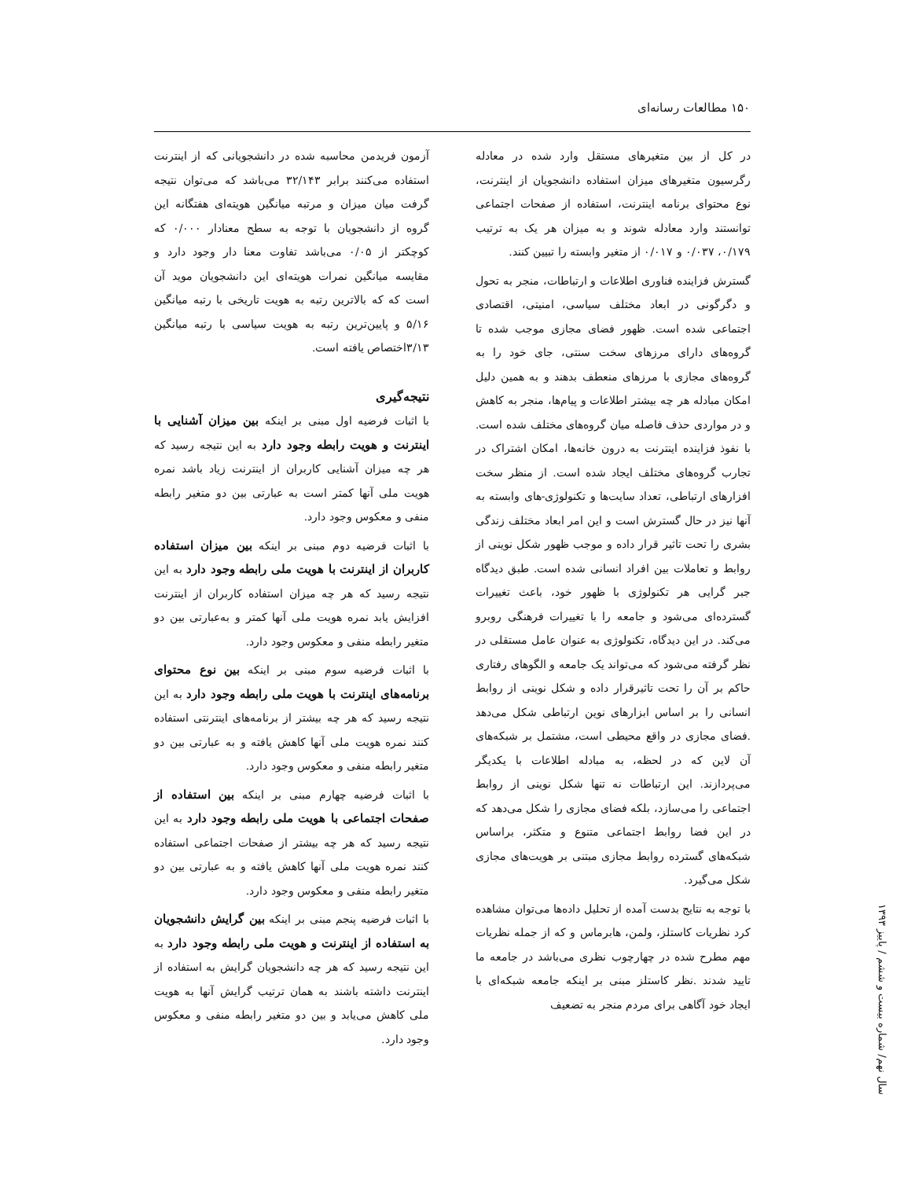۱۵۰ مطالعات رسانه‌ای
آزمون فریدمن محاسبه شده در دانشجویانی که از اینترنت استفاده می‌کنند برابر ۳۲/۱۴۳ می‌باشد که می‌توان نتیجه گرفت میان میزان و مرتبه میانگین هویته‌ای هفتگانه این گروه از دانشجویان با توجه به سطح معنادار ۰/۰۰۰ که کوچکتر از ۰/۰۵ می‌باشد تفاوت معنا دار وجود دارد و مقایسه میانگین نمرات هویته‌ای این دانشجویان موید آن است که که بالاترین رتبه به هویت تاریخی با رتبه میانگین ۵/۱۶ و پایین‌ترین رتبه به هویت سیاسی با رتبه میانگین ۳/۱۳اختصاص یافته است.
نتیجه‌گیری
با اثبات فرضیه اول مبنی بر اینکه بین میزان آشنایی با اینترنت و هویت رابطه وجود دارد به این نتیجه رسید که هر چه میزان آشنایی کاربران از اینترنت زیاد باشد نمره هویت ملی آنها کمتر است به عبارتی بین دو متغیر رابطه منفی و معکوس وجود دارد.
با اثبات فرضیه دوم مبنی بر اینکه بین میزان استفاده کاربران از اینترنت با هویت ملی رابطه وجود دارد به این نتیجه رسید که هر چه میزان استفاده کاربران از اینترنت افزایش یابد نمره هویت ملی آنها کمتر و به‌عبارتی بین دو متغیر رابطه منفی و معکوس وجود دارد.
با اثبات فرضیه سوم مبنی بر اینکه بین نوع محتوای برنامه‌های اینترنت با هویت ملی رابطه وجود دارد به این نتیجه رسید که هر چه بیشتر از برنامه‌های اینترنتی استفاده کنند نمره هویت ملی آنها کاهش یافته و به عبارتی بین دو متغیر رابطه منفی و معکوس وجود دارد.
با اثبات فرضیه چهارم مبنی بر اینکه بین استفاده از صفحات اجتماعی با هویت ملی رابطه وجود دارد به این نتیجه رسید که هر چه بیشتر از صفحات اجتماعی استفاده کنند نمره هویت ملی آنها کاهش یافته و به عبارتی بین دو متغیر رابطه منفی و معکوس وجود دارد.
با اثبات فرضیه پنجم مبنی بر اینکه بین گرایش دانشجویان به استفاده از اینترنت و هویت ملی رابطه وجود دارد به این نتیجه رسید که هر چه دانشجویان گرایش به استفاده از اینترنت داشته باشند به همان ترتیب گرایش آنها به هویت ملی کاهش می‌یابد و بین دو متغیر رابطه منفی و معکوس وجود دارد.
در کل از بین متغیرهای مستقل وارد شده در معادله رگرسیون متغیرهای میزان استفاده دانشجویان از اینترنت، نوع محتوای برنامه اینترنت، استفاده از صفحات اجتماعی توانستند وارد معادله شوند و به میزان هر یک به ترتیب ۰/۱۷۹، ۰/۰۳۷ و ۰/۰۱۷ از متغیر وابسته را تبیین کنند.
گسترش فزاینده فناوری اطلاعات و ارتباطات، منجر به تحول و دگرگونی در ابعاد مختلف سیاسی، امنیتی، اقتصادی اجتماعی شده است. ظهور فضای مجازی موجب شده تا گروه‌های دارای مرزهای سخت سنتی، جای خود را به گروه‌های مجازی با مرزهای منعطف بدهند و به همین دلیل امکان مبادله هر چه بیشتر اطلاعات و پیام‌ها، منجر به کاهش و در مواردی حذف فاصله میان گروه‌های مختلف شده است. با نفوذ فزاینده اینترنت به درون خانه‌ها، امکان اشتراک در تجارب گروه‌های مختلف ایجاد شده است. از منظر سخت افزارهای ارتباطی، تعداد سایت‌ها و تکنولوژی-های وابسته به آنها نیز در حال گسترش است و این امر ابعاد مختلف زندگی بشری را تحت تاثیر قرار داده و موجب ظهور شکل نوینی از روابط و تعاملات بین افراد انسانی شده است. طبق دیدگاه جبر گرایی هر تکنولوژی با ظهور خود، باعث تغییرات گسترده‌ای می‌شود و جامعه را با تغییرات فرهنگی روبرو می‌کند. در این دیدگاه، تکنولوژی به عنوان عامل مستقلی در نظر گرفته می‌شود که می‌تواند یک جامعه و الگوهای رفتاری حاکم بر آن را تحت تاثیرقرار داده و شکل نوینی از روابط انسانی را بر اساس ابزارهای نوین ارتباطی شکل می‌دهد .فضای مجازی در واقع محیطی است، مشتمل بر شبکه‌های آن لاین که در لحظه، به مبادله اطلاعات با یکدیگر می‌پردازند. این ارتباطات نه تنها شکل نوینی از روابط اجتماعی را می‌سازد، بلکه فضای مجازی را شکل می‌دهد که در این فضا روابط اجتماعی متنوع و متکثر، براساس شبکه‌های گسترده روابط مجازی مبتنی بر هویت‌های مجازی شکل می‌گیرد.
با توجه به نتایج بدست آمده از تحلیل داده‌ها می‌توان مشاهده کرد نظریات کاستلز، ولمن، هابرماس و که از جمله نظریات مهم مطرح شده در چهارچوب نظری می‌باشد در جامعه ما تایید شدند .نظر کاستلز مبنی بر اینکه جامعه شبکه‌ای با ایجاد خود آگاهی برای مردم منجر به تضعیف
سال نهم/ شماره بیست و ششم / پاییز ۱۳۹۳